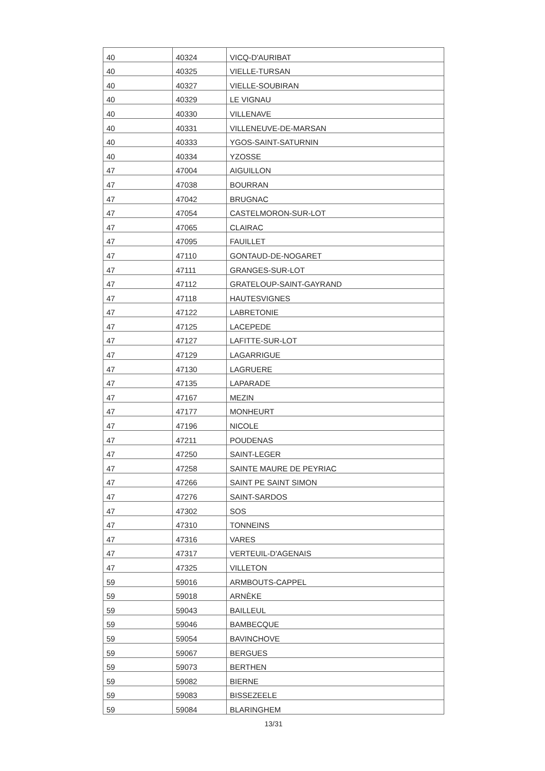| 40 | 40324 | VICQ-D'AURIBAT |
| 40 | 40325 | VIELLE-TURSAN |
| 40 | 40327 | VIELLE-SOUBIRAN |
| 40 | 40329 | LE VIGNAU |
| 40 | 40330 | VILLENAVE |
| 40 | 40331 | VILLENEUVE-DE-MARSAN |
| 40 | 40333 | YGOS-SAINT-SATURNIN |
| 40 | 40334 | YZOSSE |
| 47 | 47004 | AIGUILLON |
| 47 | 47038 | BOURRAN |
| 47 | 47042 | BRUGNAC |
| 47 | 47054 | CASTELMORON-SUR-LOT |
| 47 | 47065 | CLAIRAC |
| 47 | 47095 | FAUILLET |
| 47 | 47110 | GONTAUD-DE-NOGARET |
| 47 | 47111 | GRANGES-SUR-LOT |
| 47 | 47112 | GRATELOUP-SAINT-GAYRAND |
| 47 | 47118 | HAUTESVIGNES |
| 47 | 47122 | LABRETONIE |
| 47 | 47125 | LACEPEDE |
| 47 | 47127 | LAFITTE-SUR-LOT |
| 47 | 47129 | LAGARRIGUE |
| 47 | 47130 | LAGRUERE |
| 47 | 47135 | LAPARADE |
| 47 | 47167 | MEZIN |
| 47 | 47177 | MONHEURT |
| 47 | 47196 | NICOLE |
| 47 | 47211 | POUDENAS |
| 47 | 47250 | SAINT-LEGER |
| 47 | 47258 | SAINTE MAURE DE PEYRIAC |
| 47 | 47266 | SAINT PE SAINT SIMON |
| 47 | 47276 | SAINT-SARDOS |
| 47 | 47302 | SOS |
| 47 | 47310 | TONNEINS |
| 47 | 47316 | VARES |
| 47 | 47317 | VERTEUIL-D'AGENAIS |
| 47 | 47325 | VILLETON |
| 59 | 59016 | ARMBOUTS-CAPPEL |
| 59 | 59018 | ARNÈKE |
| 59 | 59043 | BAILLEUL |
| 59 | 59046 | BAMBECQUE |
| 59 | 59054 | BAVINCHOVE |
| 59 | 59067 | BERGUES |
| 59 | 59073 | BERTHEN |
| 59 | 59082 | BIERNE |
| 59 | 59083 | BISSEZEELE |
| 59 | 59084 | BLARINGHEM |
13/31